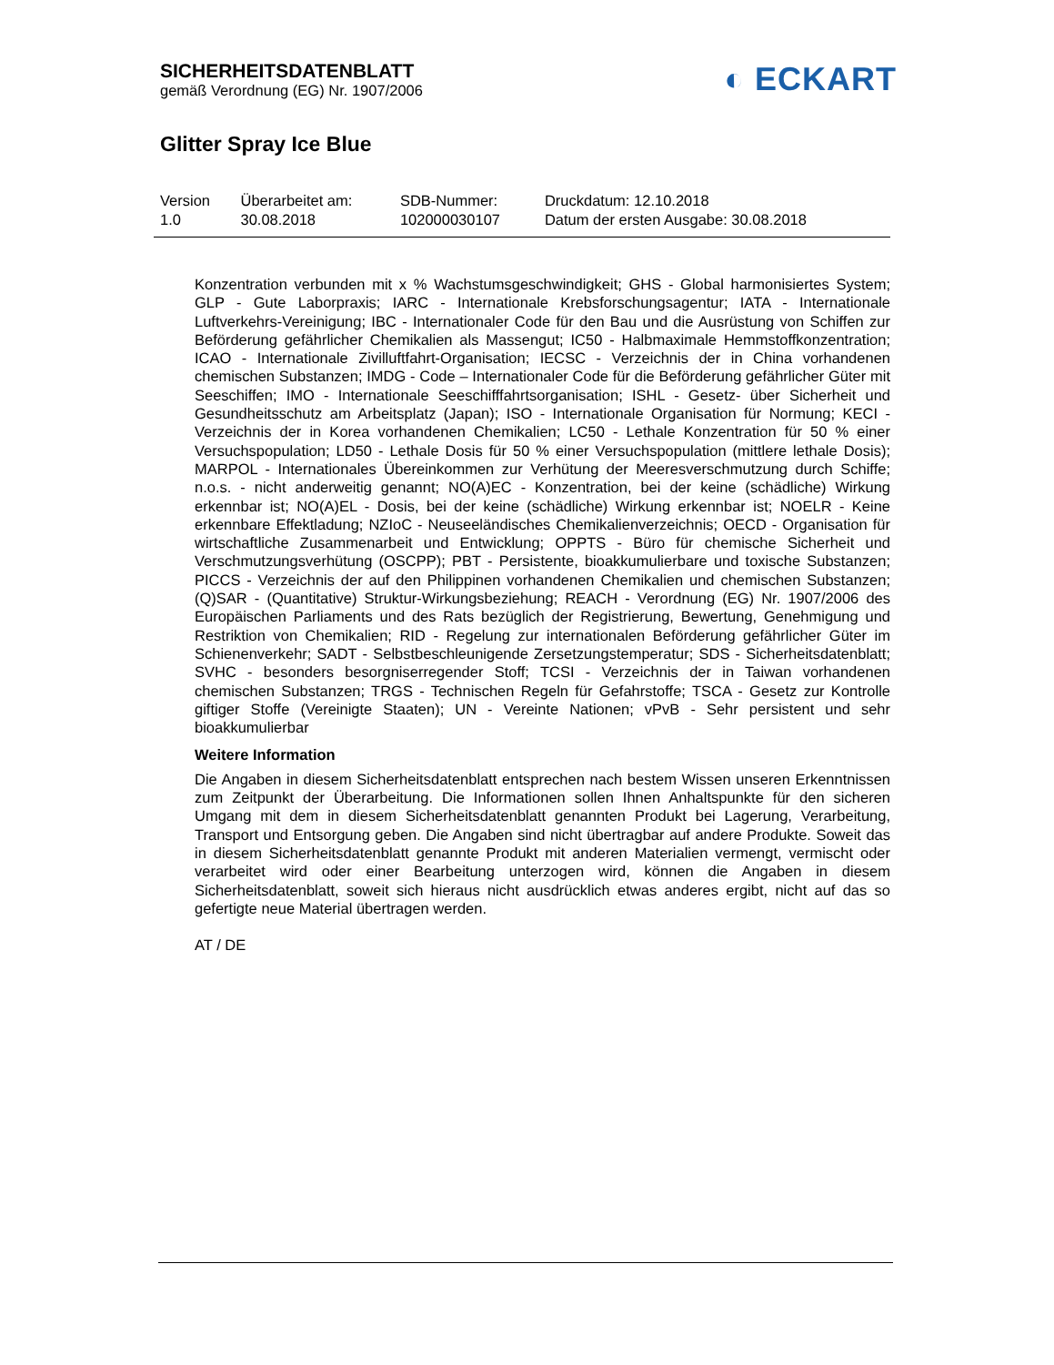SICHERHEITSDATENBLATT
gemäß Verordnung (EG) Nr. 1907/2006
◐ ECKART
Glitter Spray Ice Blue
| Version 1.0 | Überarbeitet am: 30.08.2018 | SDB-Nummer: 102000030107 | Druckdatum: 12.10.2018 Datum der ersten Ausgabe: 30.08.2018 |
Konzentration verbunden mit x % Wachstumsgeschwindigkeit; GHS - Global harmonisiertes System; GLP - Gute Laborpraxis; IARC - Internationale Krebsforschungsagentur; IATA - Internationale Luftverkehrs-Vereinigung; IBC - Internationaler Code für den Bau und die Ausrüstung von Schiffen zur Beförderung gefährlicher Chemikalien als Massengut; IC50 - Halbmaximale Hemmstoffkonzentration; ICAO - Internationale Zivilluftfahrt-Organisation; IECSC - Verzeichnis der in China vorhandenen chemischen Substanzen; IMDG - Code – Internationaler Code für die Beförderung gefährlicher Güter mit Seeschiffen; IMO - Internationale Seeschifffahrtsorganisation; ISHL - Gesetz- über Sicherheit und Gesundheitsschutz am Arbeitsplatz (Japan); ISO - Internationale Organisation für Normung; KECI - Verzeichnis der in Korea vorhandenen Chemikalien; LC50 - Lethale Konzentration für 50 % einer Versuchspopulation; LD50 - Lethale Dosis für 50 % einer Versuchspopulation (mittlere lethale Dosis); MARPOL - Internationales Übereinkommen zur Verhütung der Meeresverschmutzung durch Schiffe; n.o.s. - nicht anderweitig genannt; NO(A)EC - Konzentration, bei der keine (schädliche) Wirkung erkennbar ist; NO(A)EL - Dosis, bei der keine (schädliche) Wirkung erkennbar ist; NOELR - Keine erkennbare Effektladung; NZIoC - Neuseeländisches Chemikalienverzeichnis; OECD - Organisation für wirtschaftliche Zusammenarbeit und Entwicklung; OPPTS - Büro für chemische Sicherheit und Verschmutzungsverhütung (OSCPP); PBT - Persistente, bioakkumulierbare und toxische Substanzen; PICCS - Verzeichnis der auf den Philippinen vorhandenen Chemikalien und chemischen Substanzen; (Q)SAR - (Quantitative) Struktur-Wirkungsbeziehung; REACH - Verordnung (EG) Nr. 1907/2006 des Europäischen Parliaments und des Rats bezüglich der Registrierung, Bewertung, Genehmigung und Restriktion von Chemikalien; RID - Regelung zur internationalen Beförderung gefährlicher Güter im Schienenverkehr; SADT - Selbstbeschleunigende Zersetzungstemperatur; SDS - Sicherheitsdatenblatt; SVHC - besonders besorgniserregender Stoff; TCSI - Verzeichnis der in Taiwan vorhandenen chemischen Substanzen; TRGS - Technischen Regeln für Gefahrstoffe; TSCA - Gesetz zur Kontrolle giftiger Stoffe (Vereinigte Staaten); UN - Vereinte Nationen; vPvB - Sehr persistent und sehr bioakkumulierbar
Weitere Information
Die Angaben in diesem Sicherheitsdatenblatt entsprechen nach bestem Wissen unseren Erkenntnissen zum Zeitpunkt der Überarbeitung. Die Informationen sollen Ihnen Anhaltspunkte für den sicheren Umgang mit dem in diesem Sicherheitsdatenblatt genannten Produkt bei Lagerung, Verarbeitung, Transport und Entsorgung geben. Die Angaben sind nicht übertragbar auf andere Produkte. Soweit das in diesem Sicherheitsdatenblatt genannte Produkt mit anderen Materialien vermengt, vermischt oder verarbeitet wird oder einer Bearbeitung unterzogen wird, können die Angaben in diesem Sicherheitsdatenblatt, soweit sich hieraus nicht ausdrücklich etwas anderes ergibt, nicht auf das so gefertigte neue Material übertragen werden.
AT / DE